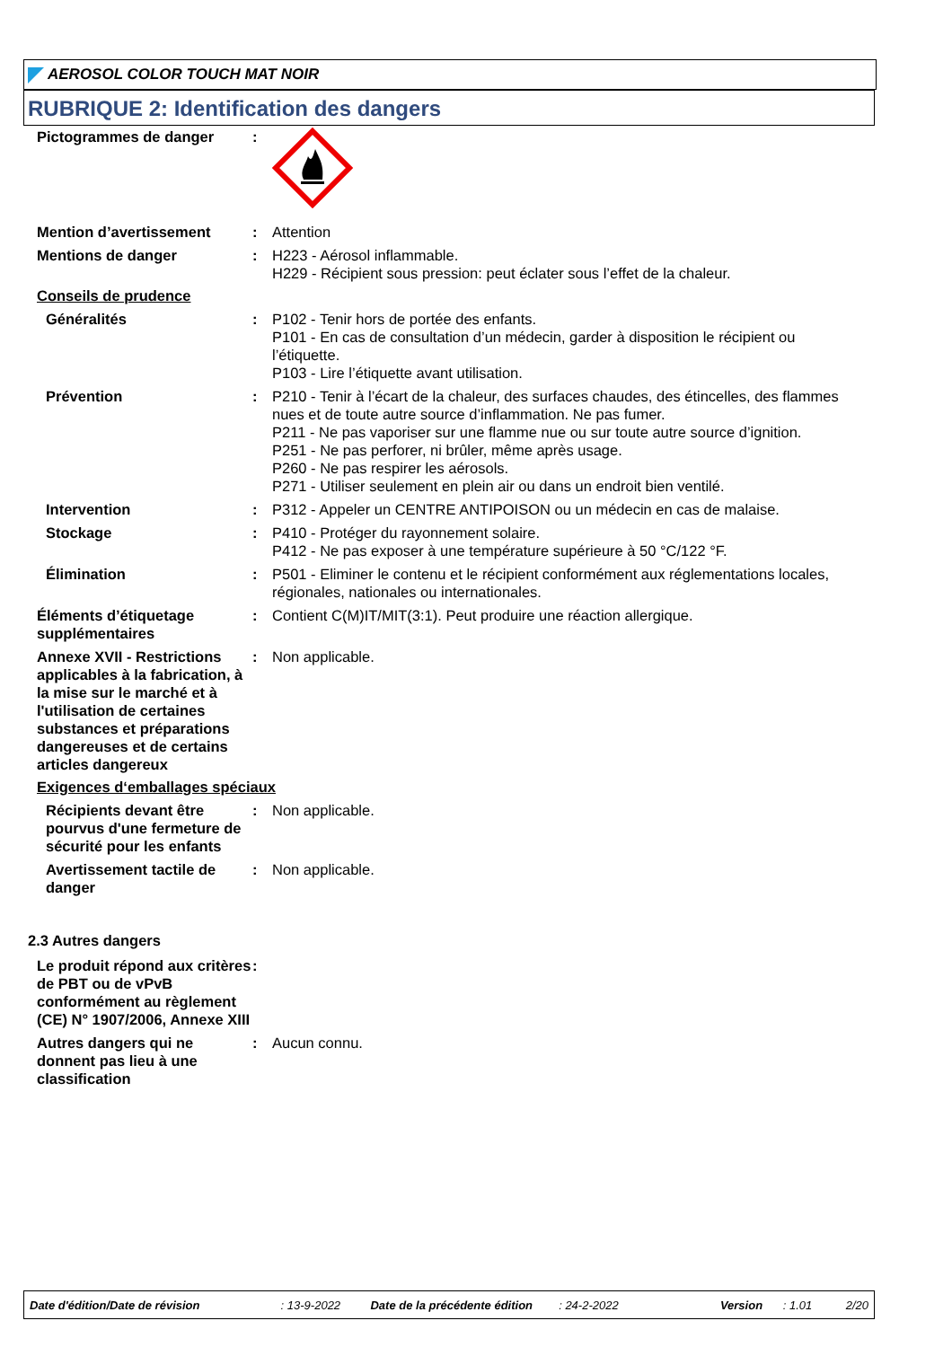AEROSOL COLOR TOUCH MAT NOIR
RUBRIQUE 2: Identification des dangers
Pictogrammes de danger :
Mention d’avertissement : Attention
Mentions de danger : H223 - Aérosol inflammable.
H229 - Récipient sous pression: peut éclater sous l’effet de la chaleur.
Conseils de prudence
Généralités : P102 - Tenir hors de portée des enfants.
P101 - En cas de consultation d’un médecin, garder à disposition le récipient ou l’étiquette.
P103 - Lire l’étiquette avant utilisation.
Prévention : P210 - Tenir à l’écart de la chaleur, des surfaces chaudes, des étincelles, des flammes nues et de toute autre source d’inflammation. Ne pas fumer.
P211 - Ne pas vaporiser sur une flamme nue ou sur toute autre source d’ignition.
P251 - Ne pas perforer, ni brûler, même après usage.
P260 - Ne pas respirer les aérosols.
P271 - Utiliser seulement en plein air ou dans un endroit bien ventilé.
Intervention : P312 - Appeler un CENTRE ANTIPOISON ou un médecin en cas de malaise.
Stockage : P410 - Protéger du rayonnement solaire.
P412 - Ne pas exposer à une température supérieure à 50 °C/122 °F.
Élimination : P501 - Eliminer le contenu et le récipient conformément aux réglementations locales, régionales, nationales ou internationales.
Éléments d’étiquetage supplémentaires
: Contient C(M)IT/MIT(3:1). Peut produire une réaction allergique.
Annexe XVII - Restrictions applicables à la fabrication, à la mise sur le marché et à l'utilisation de certaines substances et préparations dangereuses et de certains articles dangereux
: Non applicable.
Exigences d‘emballages spéciaux
Récipients devant être pourvus d'une fermeture de sécurité pour les enfants
: Non applicable.
Avertissement tactile de danger
: Non applicable.
2.3 Autres dangers
Le produit répond aux critères de PBT ou de vPvB conformément au règlement (CE) N° 1907/2006, Annexe XIII
:
Autres dangers qui ne donnent pas lieu à une classification
: Aucun connu.
Date d'édition/Date de révision: 13-9-2022 Date de la précédente édition: 24-2-2022 Version: 1.01 2/20